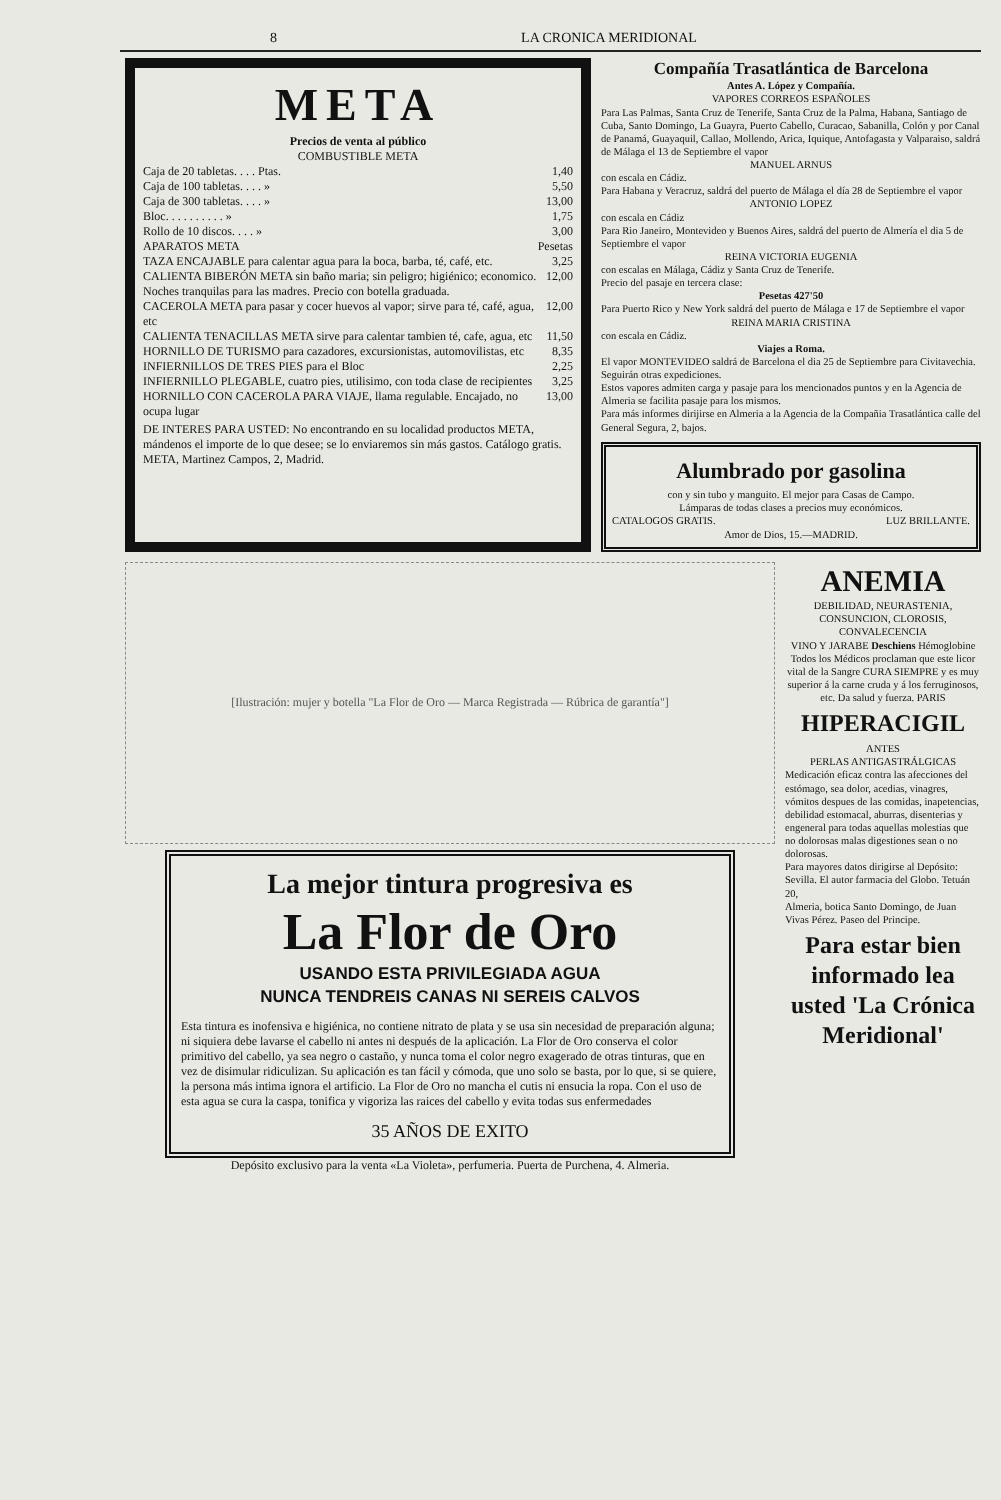8 LA CRONICA MERIDIONAL
META
Precios de venta al público
COMBUSTIBLE META
Caja de 20 tabletas. . . . Ptas. 1,40
Caja de 100 tabletas. . . . » 5,50
Caja de 300 tabletas. . . . » 13,00
Bloc. . . . . . . . . . » 1,75
Rollo de 10 discos. . . . » 3,00
APARATOS META Pesetas
TAZA ENCAJABLE para calentar agua para la boca, barba, té, café, etc. 3,25
CALIENTA BIBERÓN META sin baño maria; sin peligro; higiénico; economico. Noches tranquilas para las madres. Precio con botella graduada. 12,00
CACEROLA META para pasar y cocer huevos al vapor; sirve para té, café, agua, etc 12,00
CALIENTA TENACILLAS META sirve para calentar tambien té, cafe, agua, etc 11,50
HORNILLO DE TURISMO para cazadores, excursionistas, automovilistas, etc 8,35
INFIERNILLOS DE TRES PIES para el Bloc 2,25
INFIERNILLO PLEGABLE, cuatro pies, utilisimo, con toda clase de recipientes 3,25
HORNILLO CON CACEROLA PARA VIAJE, llama regulable. Encajado, no ocupa lugar 13,00
DE INTERES PARA USTED: No encontrando en su localidad productos META, mándenos el importe de lo que desee; se lo enviaremos sin más gastos. Catálogo gratis.
META, Martinez Campos, 2, Madrid.
Compañía Trasatlántica de Barcelona
Antes A. López y Compañía.
VAPORES CORREOS ESPAÑOLES
Para Las Palmas, Santa Cruz de Tenerife, Santa Cruz de la Palma, Habana, Santiago de Cuba, Santo Domingo, La Guayra, Puerto Cabello, Curacao, Sabanilla, Colón y por Canal de Panamá, Guayaquil, Callao, Mollendo, Arica, Iquique, Antofagasta y Valparaiso, saldrá de Málaga el 13 de Septiembre el vapor
MANUEL ARNUS
con escala en Cádiz.
Para Habana y Veracruz, saldrá del puerto de Málaga el día 28 de Septiembre el vapor
ANTONIO LOPEZ
con escala en Cádiz
Para Rio Janeiro, Montevideo y Buenos Aires, saldrá del puerto de Almería el dia 5 de Septiembre el vapor
REINA VICTORIA EUGENIA
con escalas en Málaga, Cádiz y Santa Cruz de Tenerife.
Precio del pasaje en tercera clase:
Pesetas 427'50
Para Puerto Rico y New York saldrá del puerto de Málaga e 17 de Septiembre el vapor
REINA MARIA CRISTINA
con escala en Cádiz.
Viajes a Roma.
El vapor MONTEVIDEO saldrá de Barcelona el dia 25 de Septiembre para Civitavechia.
Seguirán otras expediciones.
Estos vapores admiten carga y pasaje para los mencionados puntos y en la Agencia de Almeria se facilita pasaje para los mismos.
Para más informes dirijirse en Almeria a la Agencia de la Compañia Trasatlántica calle del General Segura, 2, bajos.
Alumbrado por gasolina
con y sin tubo y manguito. El mejor para Casas de Campo.
Lámparas de todas clases a precios muy económicos.
CATALOGOS GRATIS. LUZ BRILLANTE.
Amor de Dios, 15.—MADRID.
[Ilustración: mujer y botella "La Flor de Oro — Marca Registrada — Rúbrica de garantía"]
La mejor tintura progresiva es
La Flor de Oro
USANDO ESTA PRIVILEGIADA AGUA
NUNCA TENDREIS CANAS NI SEREIS CALVOS
Esta tintura es inofensiva e higiénica, no contiene nitrato de plata y se usa sin necesidad de preparación alguna; ni siquiera debe lavarse el cabello ni antes ni después de la aplicación. La Flor de Oro conserva el color primitivo del cabello, ya sea negro o castaño, y nunca toma el color negro exagerado de otras tinturas, que en vez de disimular ridiculizan. Su aplicación es tan fácil y cómoda, que uno solo se basta, por lo que, si se quiere, la persona más intima ignora el artificio. La Flor de Oro no mancha el cutis ni ensucia la ropa. Con el uso de esta agua se cura la caspa, tonifica y vigoriza las raices del cabello y evita todas sus enfermedades
35 AÑOS DE EXITO
Depósito exclusivo para la venta «La Violeta», perfumeria. Puerta de Purchena, 4. Almeria.
ANEMIA
DEBILIDAD, NEURASTENIA, CONSUNCION, CLOROSIS, CONVALECENCIA
VINO Y JARABE Deschiens Hémoglobine
Todos los Médicos proclaman que este licor vital de la Sangre CURA SIEMPRE y es muy superior á la carne cruda y á los ferruginosos, etc. Da salud y fuerza. PARIS
HIPERACIGIL
ANTES
PERLAS ANTIGASTRÁLGICAS
Medicación eficaz contra las afecciones del estómago, sea dolor, acedias, vinagres, vómitos despues de las comidas, inapetencias, debilidad estomacal, aburras, disenterias y engeneral para todas aquellas molestias que no dolorosas malas digestiones sean o no dolorosas.
Para mayores datos dirigirse al Depósito: Sevilla. El autor farmacia del Globo. Tetuán 20,
Almeria, botica Santo Domingo, de Juan Vivas Pérez. Paseo del Principe.
Para estar bien informado lea usted 'La Crónica Meridional'